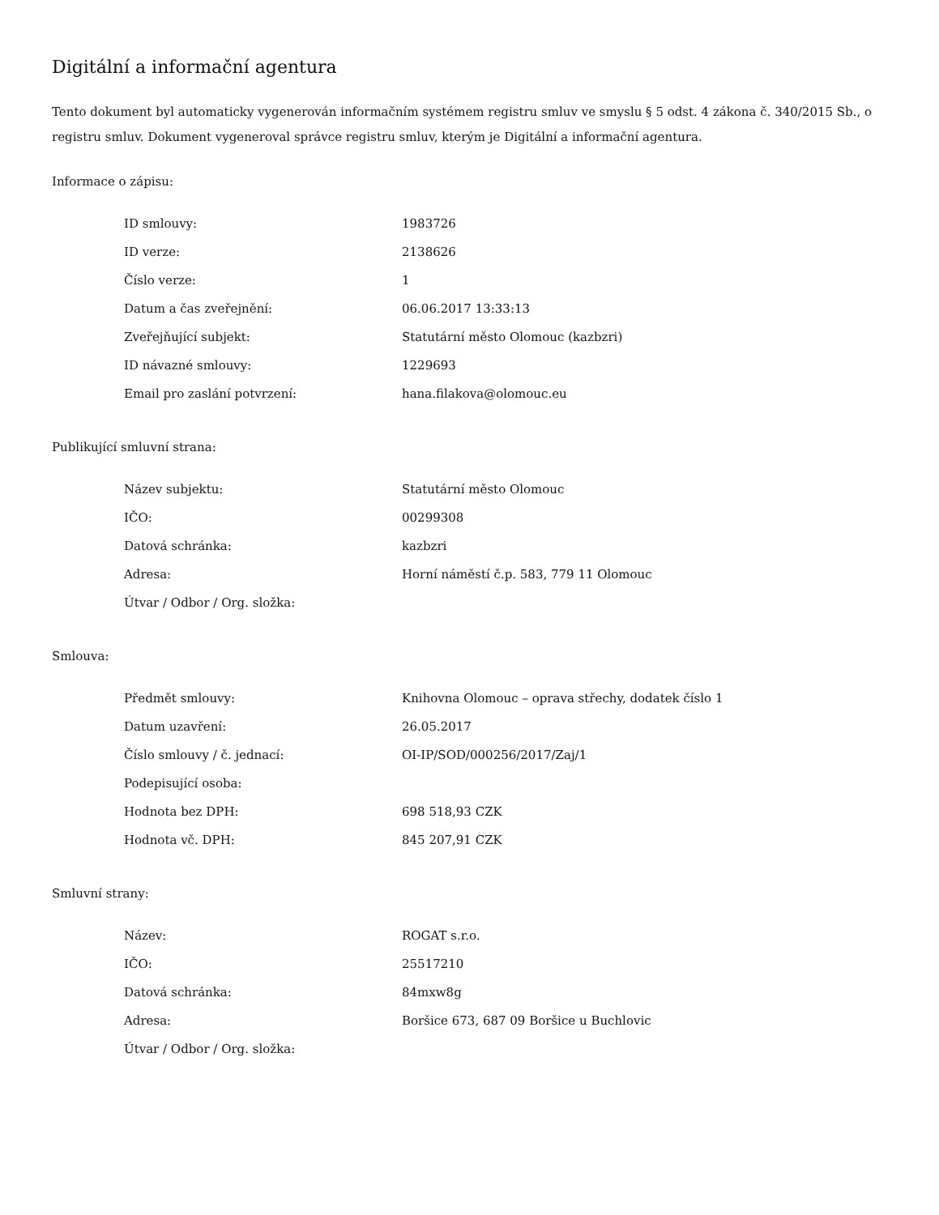Digitální a informační agentura
Tento dokument byl automaticky vygenerován informačním systémem registru smluv ve smyslu § 5 odst. 4 zákona č. 340/2015 Sb., o registru smluv. Dokument vygeneroval správce registru smluv, kterým je Digitální a informační agentura.
Informace o zápisu:
| ID smlouvy: | 1983726 |
| ID verze: | 2138626 |
| Číslo verze: | 1 |
| Datum a čas zveřejnění: | 06.06.2017 13:33:13 |
| Zveřejňující subjekt: | Statutární město Olomouc (kazbzri) |
| ID návazné smlouvy: | 1229693 |
| Email pro zaslání potvrzení: | hana.filakova@olomouc.eu |
Publikující smluvní strana:
| Název subjektu: | Statutární město Olomouc |
| IČO: | 00299308 |
| Datová schránka: | kazbzri |
| Adresa: | Horní náměstí č.p. 583, 779 11 Olomouc |
| Útvar / Odbor / Org. složka: | |
Smlouva:
| Předmět smlouvy: | Knihovna Olomouc – oprava střechy, dodatek číslo 1 |
| Datum uzavření: | 26.05.2017 |
| Číslo smlouvy / č. jednací: | OI-IP/SOD/000256/2017/Zaj/1 |
| Podepisující osoba: | |
| Hodnota bez DPH: | 698 518,93 CZK |
| Hodnota vč. DPH: | 845 207,91 CZK |
Smluvní strany:
| Název: | ROGAT s.r.o. |
| IČO: | 25517210 |
| Datová schránka: | 84mxw8g |
| Adresa: | Boršice 673, 687 09 Boršice u Buchlovic |
| Útvar / Odbor / Org. složka: | |